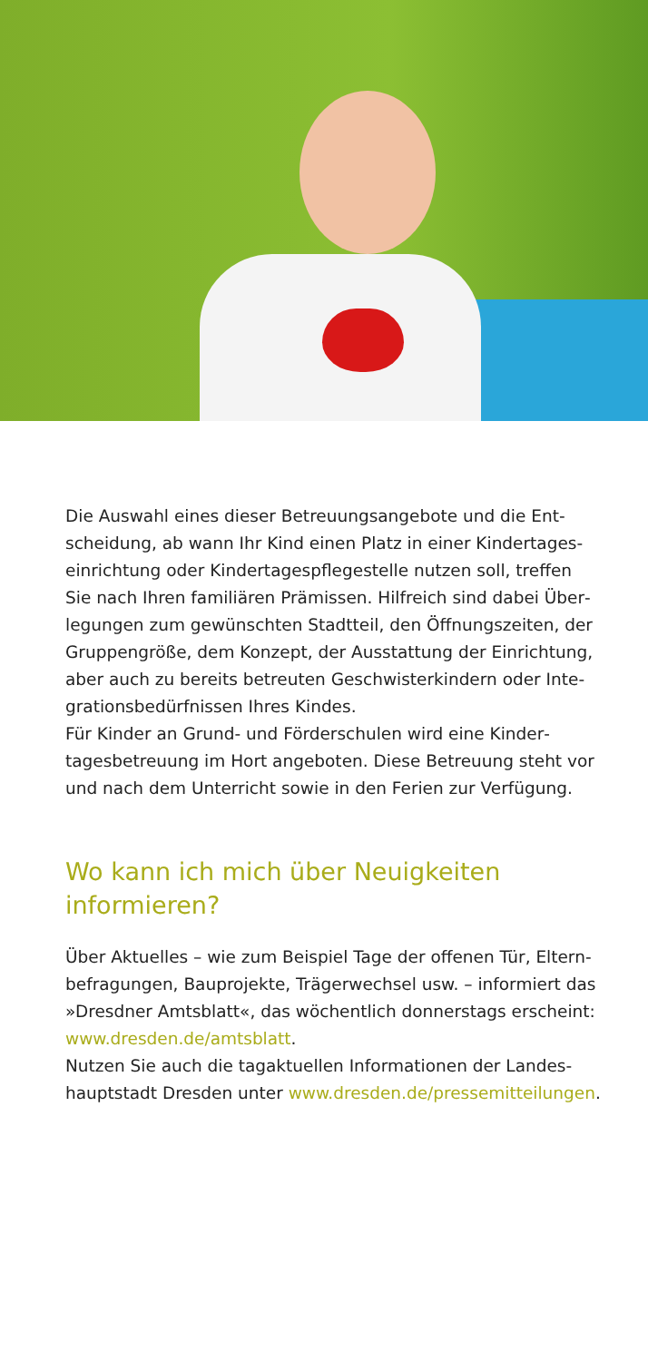Die Auswahl eines dieser Betreuungsangebote und die Ent­scheidung, ab wann Ihr Kind einen Platz in einer Kindertages­einrichtung oder Kindertagespflegestelle nutzen soll, treffen Sie nach Ihren familiären Prämissen. Hilfreich sind dabei Über­legungen zum gewünschten Stadtteil, den Öffnungszeiten, der Gruppengröße, dem Konzept, der Ausstattung der Einrichtung, aber auch zu bereits betreuten Geschwisterkindern oder Inte­grationsbedürfnissen Ihres Kindes.
Für Kinder an Grund- und Förderschulen wird eine Kinder­tagesbetreuung im Hort angeboten. Diese Betreuung steht vor und nach dem Unterricht sowie in den Ferien zur Verfügung.
Wo kann ich mich über Neuigkeiten
informieren?
Über Aktuelles – wie zum Beispiel Tage der offenen Tür, Eltern­befragungen, Bauprojekte, Trägerwechsel usw. – informiert das »Dresdner Amtsblatt«, das wöchentlich donnerstags er­scheint: www.dresden.de/amtsblatt.
Nutzen Sie auch die tagaktuellen Informationen der Landes­hauptstadt Dresden unter www.dresden.de/pressemitteilungen.